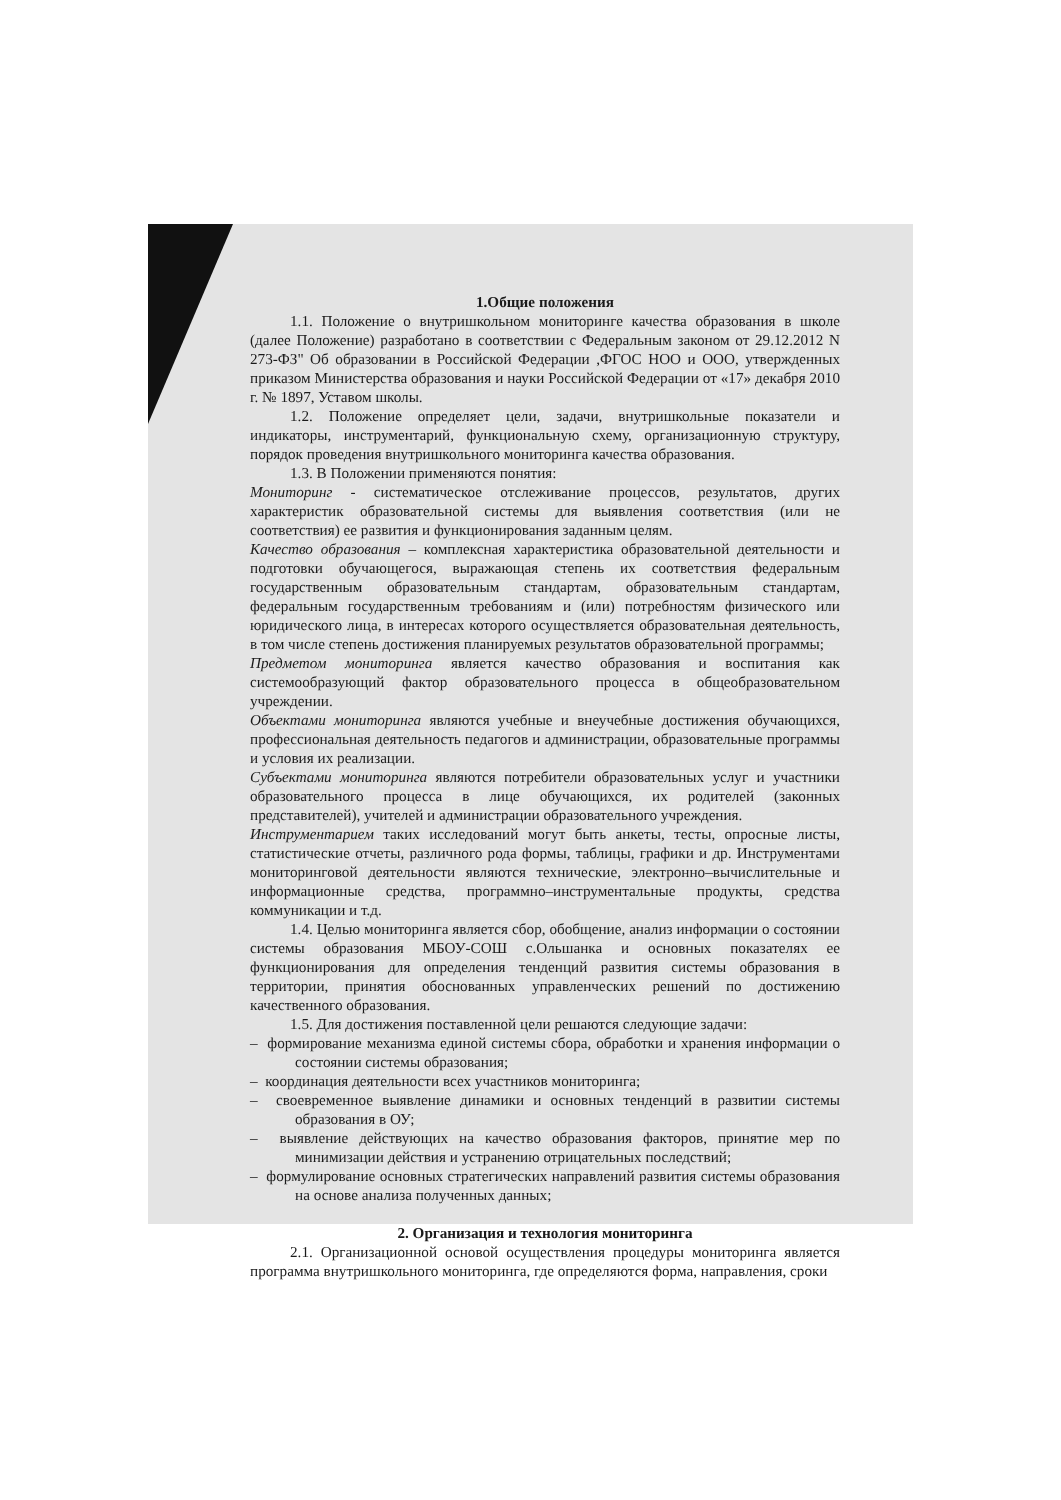1.Общие положения
1.1. Положение о внутришкольном мониторинге качества образования в школе (далее Положение) разработано в соответствии с Федеральным законом от 29.12.2012 N 273-ФЗ" Об образовании в Российской Федерации ,ФГОС НОО и ООО, утвержденных приказом Министерства образования и науки Российской Федерации от «17» декабря 2010 г. № 1897, Уставом школы.
1.2. Положение определяет цели, задачи, внутришкольные показатели и индикаторы, инструментарий, функциональную схему, организационную структуру, порядок проведения внутришкольного мониторинга качества образования.
1.3. В Положении применяются понятия:
Мониторинг - систематическое отслеживание процессов, результатов, других характеристик образовательной системы для выявления соответствия (или не соответствия) ее развития и функционирования заданным целям.
Качество образования – комплексная характеристика образовательной деятельности и подготовки обучающегося, выражающая степень их соответствия федеральным государственным образовательным стандартам, образовательным стандартам, федеральным государственным требованиям и (или) потребностям физического или юридического лица, в интересах которого осуществляется образовательная деятельность, в том числе степень достижения планируемых результатов образовательной программы;
Предметом мониторинга является качество образования и воспитания как системообразующий фактор образовательного процесса в общеобразовательном учреждении.
Объектами мониторинга являются учебные и внеучебные достижения обучающихся, профессиональная деятельность педагогов и администрации, образовательные программы и условия их реализации.
Субъектами мониторинга являются потребители образовательных услуг и участники образовательного процесса в лице обучающихся, их родителей (законных представителей), учителей и администрации образовательного учреждения.
Инструментарием таких исследований могут быть анкеты, тесты, опросные листы, статистические отчеты, различного рода формы, таблицы, графики и др. Инструментами мониторинговой деятельности являются технические, электронно–вычислительные и информационные средства, программно–инструментальные продукты, средства коммуникации и т.д.
1.4. Целью мониторинга является сбор, обобщение, анализ информации о состоянии системы образования МБОУ-СОШ с.Ольшанка и основных показателях ее функционирования для определения тенденций развития системы образования в территории, принятия обоснованных управленческих решений по достижению качественного образования.
1.5. Для достижения поставленной цели решаются следующие задачи:
– формирование механизма единой системы сбора, обработки и хранения информации о состоянии системы образования;
– координация деятельности всех участников мониторинга;
– своевременное выявление динамики и основных тенденций в развитии системы образования в ОУ;
– выявление действующих на качество образования факторов, принятие мер по минимизации действия и устранению отрицательных последствий;
– формулирование основных стратегических направлений развития системы образования на основе анализа полученных данных;
2. Организация и технология мониторинга
2.1. Организационной основой осуществления процедуры мониторинга является программа внутришкольного мониторинга, где определяются форма, направления, сроки